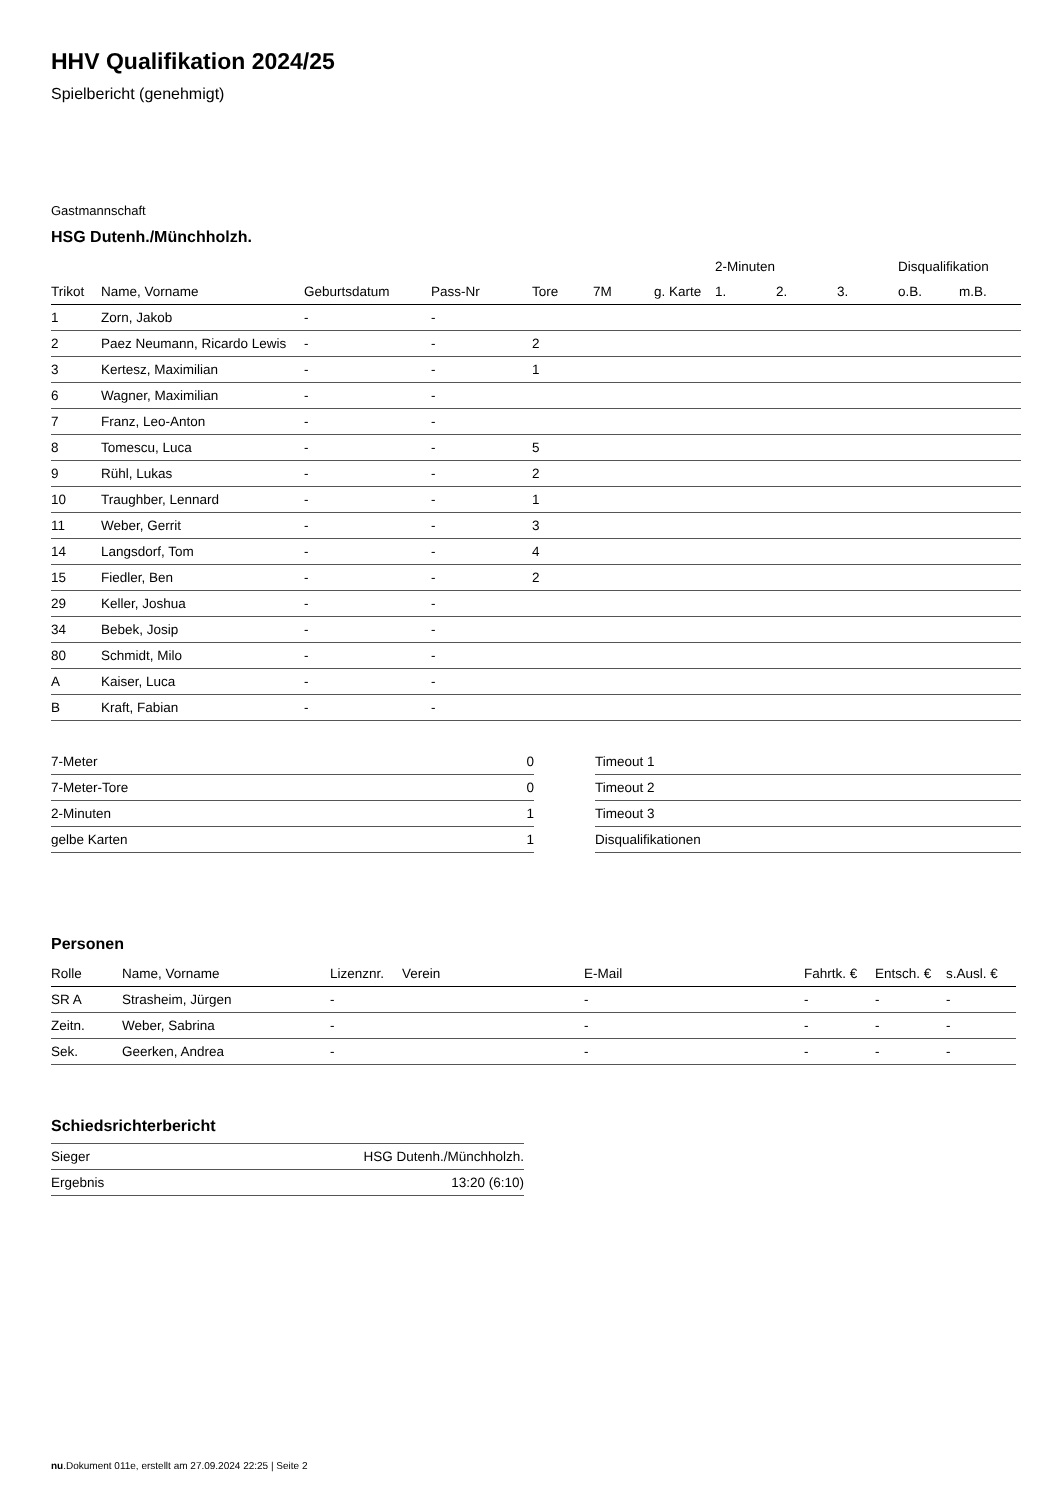HHV Qualifikation 2024/25
Spielbericht (genehmigt)
Gastmannschaft
HSG Dutenh./Münchholzh.
| | | | | | | | 2-Minuten | | | Disqualifikation | |
| --- | --- | --- | --- | --- | --- | --- | --- | --- | --- | --- | --- |
| Trikot | Name, Vorname | Geburtsdatum | Pass-Nr | Tore | 7M | g. Karte | 1. | 2. | 3. | o.B. | m.B. |
| 1 | Zorn, Jakob | - | - | | | | | | | | |
| 2 | Paez Neumann, Ricardo Lewis | - | - | 2 | | | | | | | |
| 3 | Kertesz, Maximilian | - | - | 1 | | | | | | | |
| 6 | Wagner, Maximilian | - | - | | | | | | | | |
| 7 | Franz, Leo-Anton | - | - | | | | | | | | |
| 8 | Tomescu, Luca | - | - | 5 | | | | | | | |
| 9 | Rühl, Lukas | - | - | 2 | | | | | | | |
| 10 | Traughber, Lennard | - | - | 1 | | | | | | | |
| 11 | Weber, Gerrit | - | - | 3 | | | | | | | |
| 14 | Langsdorf, Tom | - | - | 4 | | | | | | | |
| 15 | Fiedler, Ben | - | - | 2 | | | | | | | |
| 29 | Keller, Joshua | - | - | | | | | | | | |
| 34 | Bebek, Josip | - | - | | | | | | | | |
| 80 | Schmidt, Milo | - | - | | | | | | | | |
| A | Kaiser, Luca | - | - | | | | | | | | |
| B | Kraft, Fabian | - | - | | | | | | | | |
| 7-Meter | 0 |
| 7-Meter-Tore | 0 |
| 2-Minuten | 1 |
| gelbe Karten | 1 |
| Timeout 1 |
| Timeout 2 |
| Timeout 3 |
| Disqualifikationen |
Personen
| Rolle | Name, Vorname | Lizenznr. | Verein | E-Mail | Fahrtk. € | Entsch. € | s.Ausl. € |
| --- | --- | --- | --- | --- | --- | --- | --- |
| SR A | Strasheim, Jürgen | - | | - | - | - | - |
| Zeitn. | Weber, Sabrina | - | | - | - | - | - |
| Sek. | Geerken, Andrea | - | | - | - | - | - |
Schiedsrichterbericht
| Sieger | HSG Dutenh./Münchholzh. |
| Ergebnis | 13:20 (6:10) |
nu.Dokument 011e, erstellt am 27.09.2024 22:25 | Seite 2